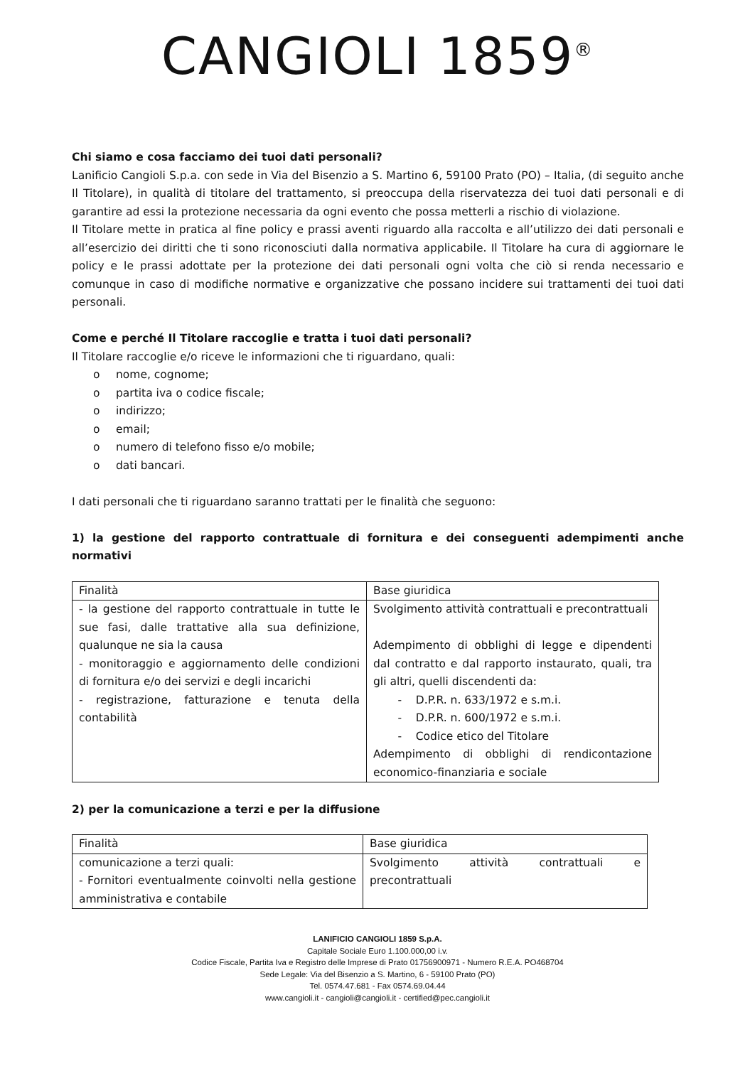CANGIOLI 1859<sup>®</sup>
Chi siamo e cosa facciamo dei tuoi dati personali?
Lanificio Cangioli S.p.a. con sede in Via del Bisenzio a S. Martino 6, 59100 Prato (PO) – Italia, (di seguito anche Il Titolare), in qualità di titolare del trattamento, si preoccupa della riservatezza dei tuoi dati personali e di garantire ad essi la protezione necessaria da ogni evento che possa metterli a rischio di violazione.
Il Titolare mette in pratica al fine policy e prassi aventi riguardo alla raccolta e all’utilizzo dei dati personali e all’esercizio dei diritti che ti sono riconosciuti dalla normativa applicabile. Il Titolare ha cura di aggiornare le policy e le prassi adottate per la protezione dei dati personali ogni volta che ciò si renda necessario e comunque in caso di modifiche normative e organizzative che possano incidere sui trattamenti dei tuoi dati personali.
Come e perché Il Titolare raccoglie e tratta i tuoi dati personali?
Il Titolare raccoglie e/o riceve le informazioni che ti riguardano, quali:
o nome, cognome;
o partita iva o codice fiscale;
o indirizzo;
o email;
o numero di telefono fisso e/o mobile;
o dati bancari.
I dati personali che ti riguardano saranno trattati per le finalità che seguono:
1) la gestione del rapporto contrattuale di fornitura e dei conseguenti adempimenti anche normativi
| Finalità | Base giuridica |
| - la gestione del rapporto contrattuale in tutte le sue fasi, dalle trattative alla sua definizione, qualunque ne sia la causa - monitoraggio e aggiornamento delle condizioni di fornitura e/o dei servizi e degli incarichi - registrazione, fatturazione e tenuta della contabilità | Svolgimento attività contrattuali e precontrattuali Adempimento di obblighi di legge e dipendenti dal contratto e dal rapporto instaurato, quali, tra gli altri, quelli discendenti da: - D.P.R. n. 633/1972 e s.m.i. - D.P.R. n. 600/1972 e s.m.i. - Codice etico del Titolare Adempimento di obblighi di rendicontazione economico-finanziaria e sociale |
2) per la comunicazione a terzi e per la diffusione
| Finalità | Base giuridica |
| comunicazione a terzi quali: - Fornitori eventualmente coinvolti nella gestione amministrativa e contabile | Svolgimento attività contrattuali e precontrattuali |
LANIFICIO CANGIOLI 1859 S.p.A.
Capitale Sociale Euro 1.100.000,00 i.v.
Codice Fiscale, Partita Iva e Registro delle Imprese di Prato 01756900971 - Numero R.E.A. PO468704
Sede Legale: Via del Bisenzio a S. Martino, 6 - 59100 Prato (PO)
Tel. 0574.47.681 - Fax 0574.69.04.44
www.cangioli.it - cangioli@cangioli.it - certified@pec.cangioli.it